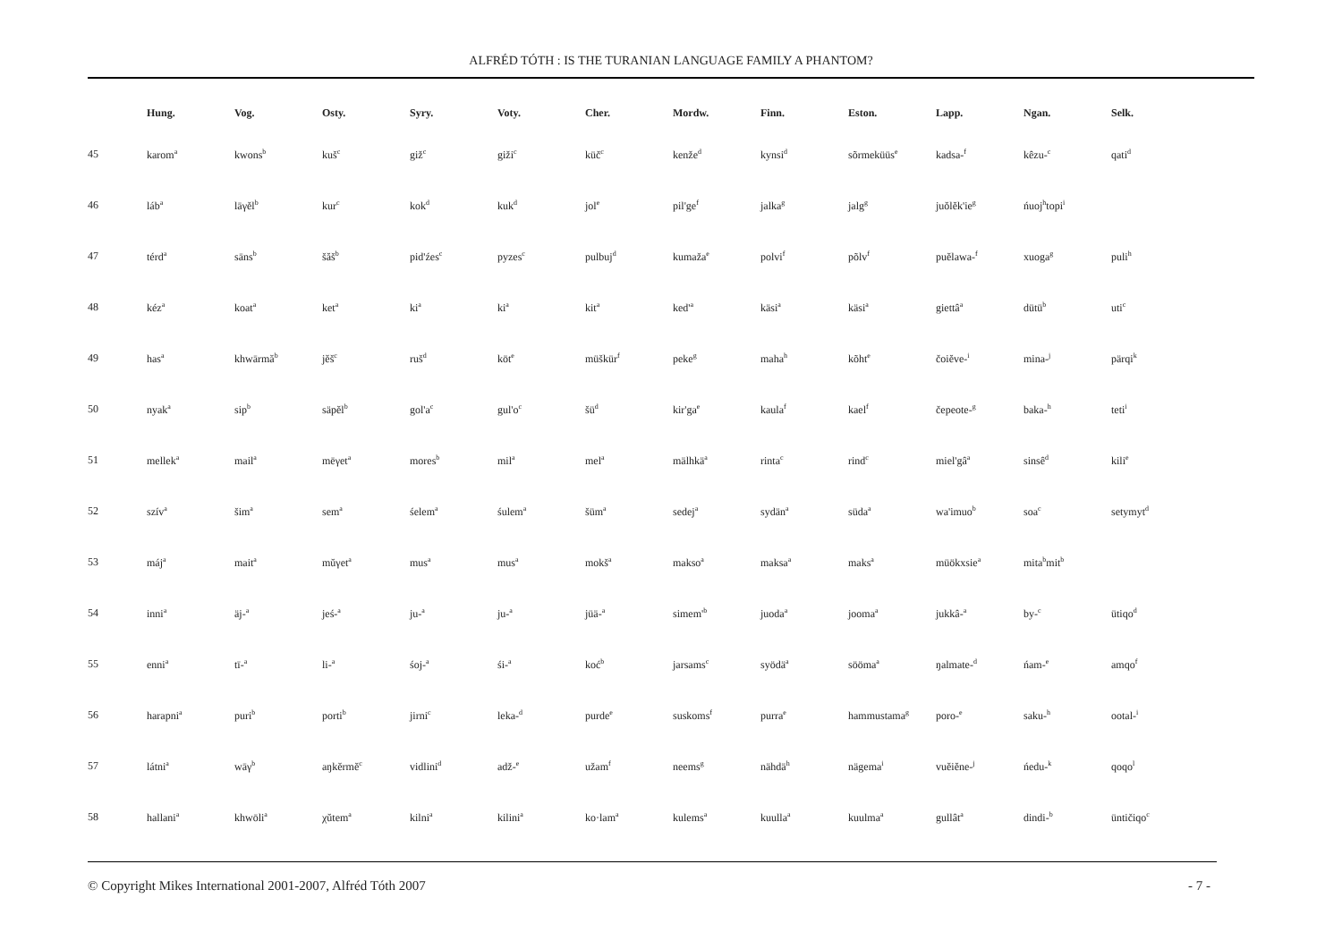ALFRÉD TÓTH : IS THE TURANIAN LANGUAGE FAMILY A PHANTOM?
| | Hung. | Vog. | Osty. | Syry. | Voty. | Cher. | Mordw. | Finn. | Eston. | Lapp. | Ngan. | Selk. |
| --- | --- | --- | --- | --- | --- | --- | --- | --- | --- | --- | --- | --- |
| 45 | karom<sup>a</sup> | kwons<sup>b</sup> | kuš<sup>c</sup> | giž<sup>c</sup> | giži<sup>c</sup> | küč<sup>c</sup> | kenže<sup>d</sup> | kynsi<sup>d</sup> | sõrmeküüs<sup>e</sup> | kadsa-<sup>f</sup> | kêzu-<sup>c</sup> | qati<sup>d</sup> |
| 46 | láb<sup>a</sup> | lāγěl<sup>b</sup> | kur<sup>c</sup> | kok<sup>d</sup> | kuk<sup>d</sup> | jol<sup>e</sup> | pil'ge<sup>f</sup> | jalka<sup>g</sup> | jalg<sup>g</sup> | juŏlĕk'ie<sup>g</sup> | ńuoj<sup>h</sup>topi<sup>i</sup> | |
| 47 | térd<sup>a</sup> | sāns<sup>b</sup> | šăš<sup>b</sup> | pid'źes<sup>c</sup> | pyzes<sup>c</sup> | pulbuj<sup>d</sup> | kumaža<sup>e</sup> | polvi<sup>f</sup> | põlv<sup>f</sup> | puĕlawa-<sup>f</sup> | xuoga<sup>g</sup> | puli<sup>h</sup> |
| 48 | kéz<sup>a</sup> | koat<sup>a</sup> | ket<sup>a</sup> | ki<sup>a</sup> | ki<sup>a</sup> | kit<sup>a</sup> | ked'<sup>a</sup> | käsi<sup>a</sup> | käsi<sup>a</sup> | giettâ<sup>a</sup> | dütü<sup>b</sup> | uti<sup>c</sup> |
| 49 | has<sup>a</sup> | khwārmă<sup>b</sup> | jĕš<sup>c</sup> | ruš<sup>d</sup> | köt<sup>e</sup> | müškür<sup>f</sup> | peke<sup>g</sup> | maha<sup>h</sup> | kõht<sup>e</sup> | čoiĕve-<sup>i</sup> | mina-<sup>j</sup> | pärqi<sup>k</sup> |
| 50 | nyak<sup>a</sup> | sip<sup>b</sup> | säpĕl<sup>b</sup> | gol'a<sup>c</sup> | gul'o<sup>c</sup> | šü<sup>d</sup> | kir'ga<sup>e</sup> | kaula<sup>f</sup> | kael<sup>f</sup> | čepeote-<sup>g</sup> | baka-<sup>h</sup> | teti<sup>i</sup> |
| 51 | mellek<sup>a</sup> | mail<sup>a</sup> | mēγet<sup>a</sup> | mores<sup>b</sup> | mil<sup>a</sup> | mel<sup>a</sup> | mälhkä<sup>a</sup> | rinta<sup>c</sup> | rind<sup>c</sup> | miel'gâ<sup>a</sup> | sinsê<sup>d</sup> | kili<sup>e</sup> |
| 52 | szív<sup>a</sup> | šim<sup>a</sup> | sem<sup>a</sup> | śelem<sup>a</sup> | śulem<sup>a</sup> | šüm<sup>a</sup> | sedej<sup>a</sup> | sydän<sup>a</sup> | süda<sup>a</sup> | wa'imuo<sup>b</sup> | soa<sup>c</sup> | setymyt<sup>d</sup> |
| 53 | máj<sup>a</sup> | mait<sup>a</sup> | mŭγet<sup>a</sup> | mus<sup>a</sup> | mus<sup>a</sup> | mokš<sup>a</sup> | makso<sup>a</sup> | maksa<sup>a</sup> | maks<sup>a</sup> | müökxsie<sup>a</sup> | mita<sup>b</sup>mit<sup>b</sup> | |
| 54 | inni<sup>a</sup> | äj-<sup>a</sup> | jeś-<sup>a</sup> | ju-<sup>a</sup> | ju-<sup>a</sup> | jüä-<sup>a</sup> | simem'<sup>b</sup> | juoda<sup>a</sup> | jooma<sup>a</sup> | jukkâ-<sup>a</sup> | by-<sup>c</sup> | ütiqo<sup>d</sup> |
| 55 | enni<sup>a</sup> | tī-<sup>a</sup> | li-<sup>a</sup> | śoj-<sup>a</sup> | śi-<sup>a</sup> | koć<sup>b</sup> | jarsams<sup>c</sup> | syödä<sup>a</sup> | sööma<sup>a</sup> | ŋalmate-<sup>d</sup> | ńam-<sup>e</sup> | amqo<sup>f</sup> |
| 56 | harapni<sup>a</sup> | puri<sup>b</sup> | porti<sup>b</sup> | jirni<sup>c</sup> | leka-<sup>d</sup> | purde<sup>e</sup> | suskoms<sup>f</sup> | purra<sup>e</sup> | hammustama<sup>g</sup> | poro-<sup>e</sup> | saku-<sup>h</sup> | ootal-<sup>i</sup> |
| 57 | látni<sup>a</sup> | wāγ<sup>b</sup> | aŋkĕrmĕ<sup>c</sup> | vidlini<sup>d</sup> | adž-<sup>e</sup> | užam<sup>f</sup> | neems<sup>g</sup> | nähdä<sup>h</sup> | nägema<sup>i</sup> | vuĕiĕne-<sup>j</sup> | ńedu-<sup>k</sup> | qoqo<sup>l</sup> |
| 58 | hallani<sup>a</sup> | khwōli<sup>a</sup> | χŭtem<sup>a</sup> | kilni<sup>a</sup> | kilini<sup>a</sup> | ko·lam<sup>a</sup> | kulems<sup>a</sup> | kuulla<sup>a</sup> | kuulma<sup>a</sup> | gullât<sup>a</sup> | dindi-<sup>b</sup> | üntičiqo<sup>c</sup> |
© Copyright Mikes International 2001-2007, Alfréd Tóth 2007 - 7 -